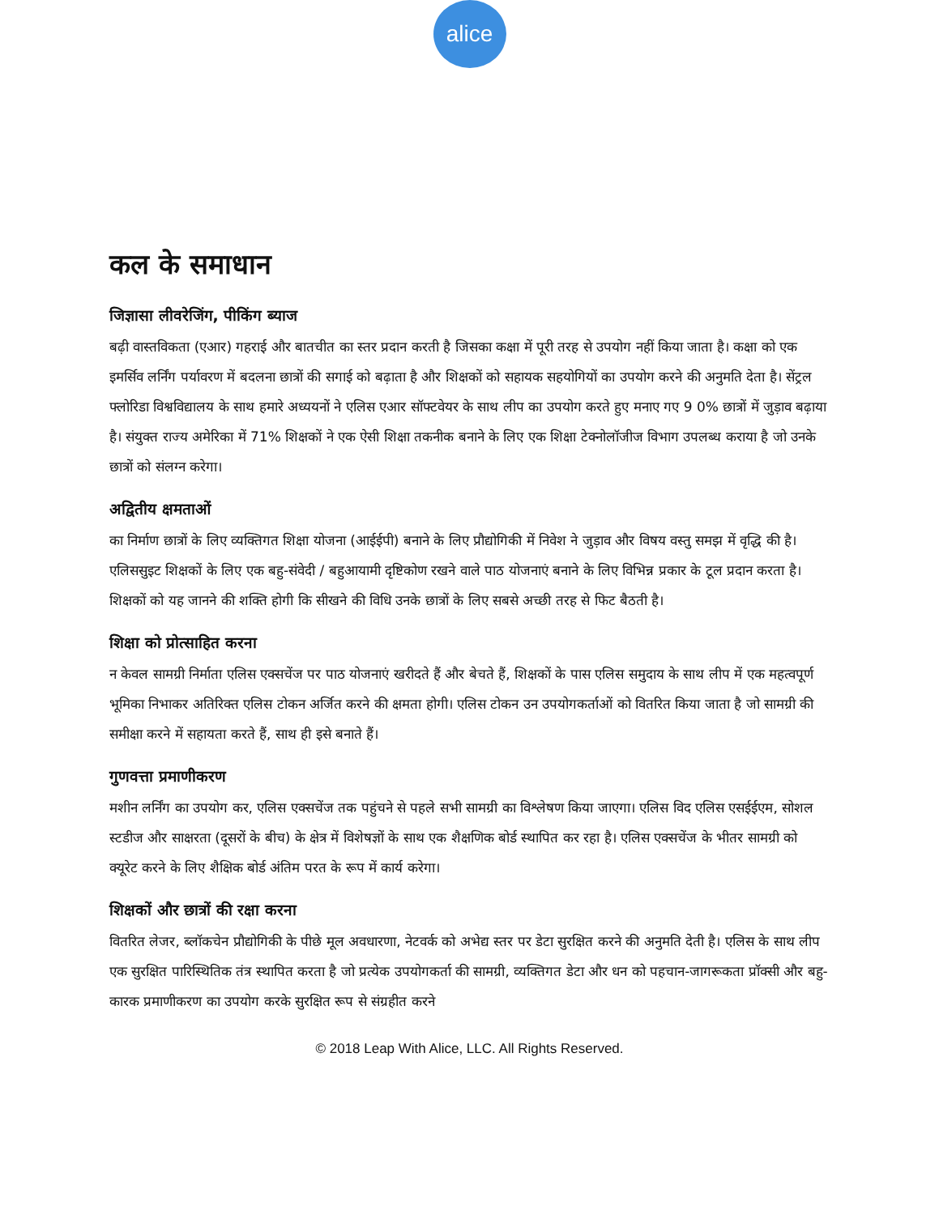alice
कल के समाधान
जिज्ञासा लीवरेजिंग, पीकिंग ब्याज
बढ़ी वास्तविकता (एआर) गहराई और बातचीत का स्तर प्रदान करती है जिसका कक्षा में पूरी तरह से उपयोग नहीं किया जाता है। कक्षा को एक इमर्सिव लर्निंग पर्यावरण में बदलना छात्रों की सगाई को बढ़ाता है और शिक्षकों को सहायक सहयोगियों का उपयोग करने की अनुमति देता है। सेंट्रल फ्लोरिडा विश्वविद्यालय के साथ हमारे अध्ययनों ने एलिस एआर सॉफ्टवेयर के साथ लीप का उपयोग करते हुए मनाए गए 9 0% छात्रों में जुड़ाव बढ़ाया है। संयुक्त राज्य अमेरिका में 71% शिक्षकों ने एक ऐसी शिक्षा तकनीक बनाने के लिए एक शिक्षा टेक्नोलॉजीज विभाग उपलब्ध कराया है जो उनके छात्रों को संलग्न करेगा।
अद्वितीय क्षमताओं
का निर्माण छात्रों के लिए व्यक्तिगत शिक्षा योजना (आईईपी) बनाने के लिए प्रौद्योगिकी में निवेश ने जुड़ाव और विषय वस्तु समझ में वृद्धि की है। एलिससुइट शिक्षकों के लिए एक बहु-संवेदी / बहुआयामी दृष्टिकोण रखने वाले पाठ योजनाएं बनाने के लिए विभिन्न प्रकार के टूल प्रदान करता है। शिक्षकों को यह जानने की शक्ति होगी कि सीखने की विधि उनके छात्रों के लिए सबसे अच्छी तरह से फिट बैठती है।
शिक्षा को प्रोत्साहित करना
न केवल सामग्री निर्माता एलिस एक्सचेंज पर पाठ योजनाएं खरीदते हैं और बेचते हैं, शिक्षकों के पास एलिस समुदाय के साथ लीप में एक महत्वपूर्ण भूमिका निभाकर अतिरिक्त एलिस टोकन अर्जित करने की क्षमता होगी। एलिस टोकन उन उपयोगकर्ताओं को वितरित किया जाता है जो सामग्री की समीक्षा करने में सहायता करते हैं, साथ ही इसे बनाते हैं।
गुणवत्ता प्रमाणीकरण
मशीन लर्निंग का उपयोग कर, एलिस एक्सचेंज तक पहुंचने से पहले सभी सामग्री का विश्लेषण किया जाएगा। एलिस विद एलिस एसईईएम, सोशल स्टडीज और साक्षरता (दूसरों के बीच) के क्षेत्र में विशेषज्ञों के साथ एक शैक्षणिक बोर्ड स्थापित कर रहा है। एलिस एक्सचेंज के भीतर सामग्री को क्यूरेट करने के लिए शैक्षिक बोर्ड अंतिम परत के रूप में कार्य करेगा।
शिक्षकों और छात्रों की रक्षा करना
वितरित लेजर, ब्लॉकचेन प्रौद्योगिकी के पीछे मूल अवधारणा, नेटवर्क को अभेद्य स्तर पर डेटा सुरक्षित करने की अनुमति देती है। एलिस के साथ लीप एक सुरक्षित पारिस्थितिक तंत्र स्थापित करता है जो प्रत्येक उपयोगकर्ता की सामग्री, व्यक्तिगत डेटा और धन को पहचान-जागरूकता प्रॉक्सी और बहु-कारक प्रमाणीकरण का उपयोग करके सुरक्षित रूप से संग्रहीत करने
© 2018 Leap With Alice, LLC. All Rights Reserved.